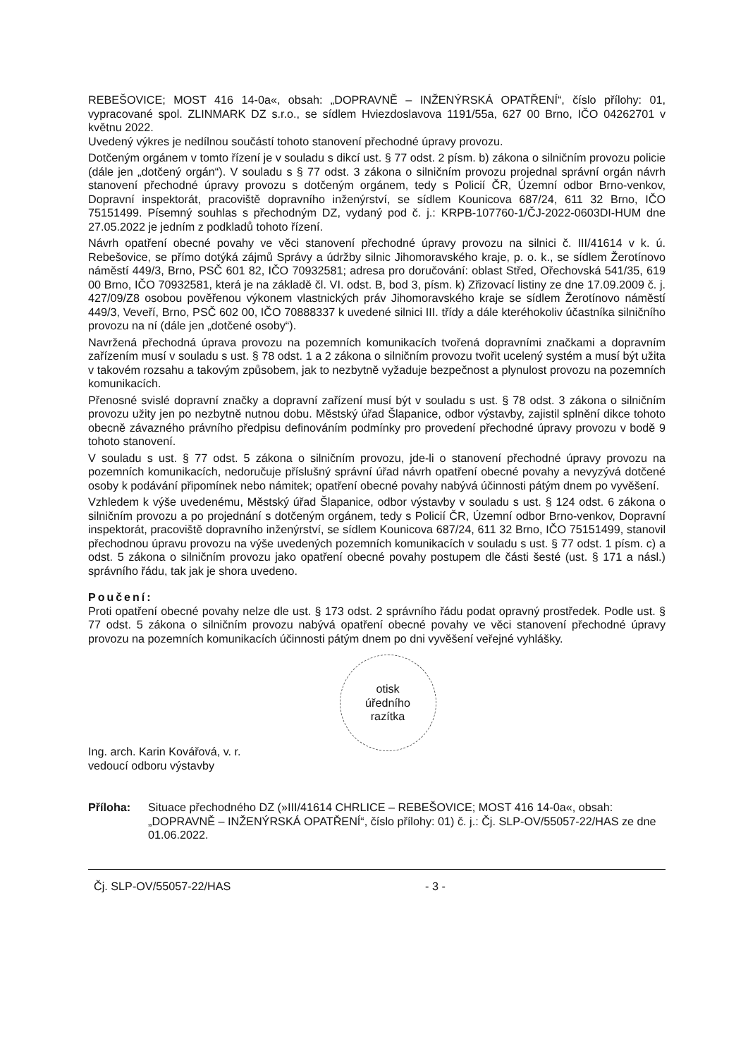REBEŠOVICE; MOST 416 14-0a«, obsah: „DOPRAVNĚ – INŽENÝRSKÁ OPATŘENÍ“, číslo přílohy: 01, vypracované spol. ZLINMARK DZ s.r.o., se sídlem Hviezdoslavova 1191/55a, 627 00 Brno, IČO 04262701 v květnu 2022.
Uvedený výkres je nedílnou součástí tohoto stanovení přechodné úpravy provozu.
Dotčeným orgánem v tomto řízení je v souladu s dikcí ust. § 77 odst. 2 písm. b) zákona o silničním provozu policie (dále jen „dotčený orgán“). V souladu s § 77 odst. 3 zákona o silničním provozu projednal správní orgán návrh stanovení přechodné úpravy provozu s dotčeným orgánem, tedy s Policií ČR, Územní odbor Brno-venkov, Dopravní inspektorát, pracoviště dopravního inženýrství, se sídlem Kounicova 687/24, 611 32 Brno, IČO 75151499. Písemný souhlas s přechodným DZ, vydaný pod č. j.: KRPB-107760-1/ČJ-2022-0603DI-HUM dne 27.05.2022 je jedním z podkladů tohoto řízení.
Návrh opatření obecné povahy ve věci stanovení přechodné úpravy provozu na silnici č. III/41614 v k. ú. Rebešovice, se přímo dotýká zájmů Správy a údržby silnic Jihomoravského kraje, p. o. k., se sídlem Žerotínovo náměstí 449/3, Brno, PSČ 601 82, IČO 70932581; adresa pro doručování: oblast Střed, Ořechovská 541/35, 619 00 Brno, IČO 70932581, která je na základě čl. VI. odst. B, bod 3, písm. k) Zřizovací listiny ze dne 17.09.2009 č. j. 427/09/Z8 osobou pověřenou výkonem vlastnických práv Jihomoravského kraje se sídlem Žerotínovo náměstí 449/3, Veveří, Brno, PSČ 602 00, IČO 70888337 k uvedené silnici III. třídy a dále kteréhokoliv účastníka silničního provozu na ní (dále jen „dotčené osoby“).
Navržená přechodná úprava provozu na pozemních komunikacích tvořená dopravními značkami a dopravním zařízením musí v souladu s ust. § 78 odst. 1 a 2 zákona o silničním provozu tvořit ucelený systém a musí být užita v takovém rozsahu a takovým způsobem, jak to nezbytně vyžaduje bezpečnost a plynulost provozu na pozemních komunikacích.
Přenosné svislé dopravní značky a dopravní zařízení musí být v souladu s ust. § 78 odst. 3 zákona o silničním provozu užity jen po nezbytně nutnou dobu. Městský úřad Šlapanice, odbor výstavby, zajistil splnění dikce tohoto obecně závazného právního předpisu definováním podmínky pro provedení přechodné úpravy provozu v bodě 9 tohoto stanovení.
V souladu s ust. § 77 odst. 5 zákona o silničním provozu, jde-li o stanovení přechodné úpravy provozu na pozemních komunikacích, nedoručuje příslušný správní úřad návrh opatření obecné povahy a nevyzývá dotčené osoby k podávání připomínek nebo námitek; opatření obecné povahy nabývá účinnosti pátým dnem po vyvěšení.
Vzhledem k výše uvedenému, Městský úřad Šlapanice, odbor výstavby v souladu s ust. § 124 odst. 6 zákona o silničním provozu a po projednání s dotčeným orgánem, tedy s Policií ČR, Územní odbor Brno-venkov, Dopravní inspektorát, pracoviště dopravního inženýrství, se sídlem Kounicova 687/24, 611 32 Brno, IČO 75151499, stanovil přechodnou úpravu provozu na výše uvedených pozemních komunikacích v souladu s ust. § 77 odst. 1 písm. c) a odst. 5 zákona o silničním provozu jako opatření obecné povahy postupem dle části šesté (ust. § 171 a násl.) správního řádu, tak jak je shora uvedeno.
Poučení:
Proti opatření obecné povahy nelze dle ust. § 173 odst. 2 správního řádu podat opravný prostředek. Podle ust. § 77 odst. 5 zákona o silničním provozu nabývá opatření obecné povahy ve věci stanovení přechodné úpravy provozu na pozemních komunikacích účinnosti pátým dnem po dni vyvěšení veřejné vyhlášky.
Ing. arch. Karin Kovářová, v. r.
vedoucí odboru výstavby
otisk
úředního
razítka
Příloha: Situace přechodného DZ (»III/41614 CHRLICE – REBEŠOVICE; MOST 416 14-0a«, obsah: „DOPRAVNĚ – INŽENÝRSKÁ OPATŘENÍ“, číslo přílohy: 01) č. j.: Čj. SLP-OV/55057-22/HAS ze dne 01.06.2022.
Čj. SLP-OV/55057-22/HAS - 3 -